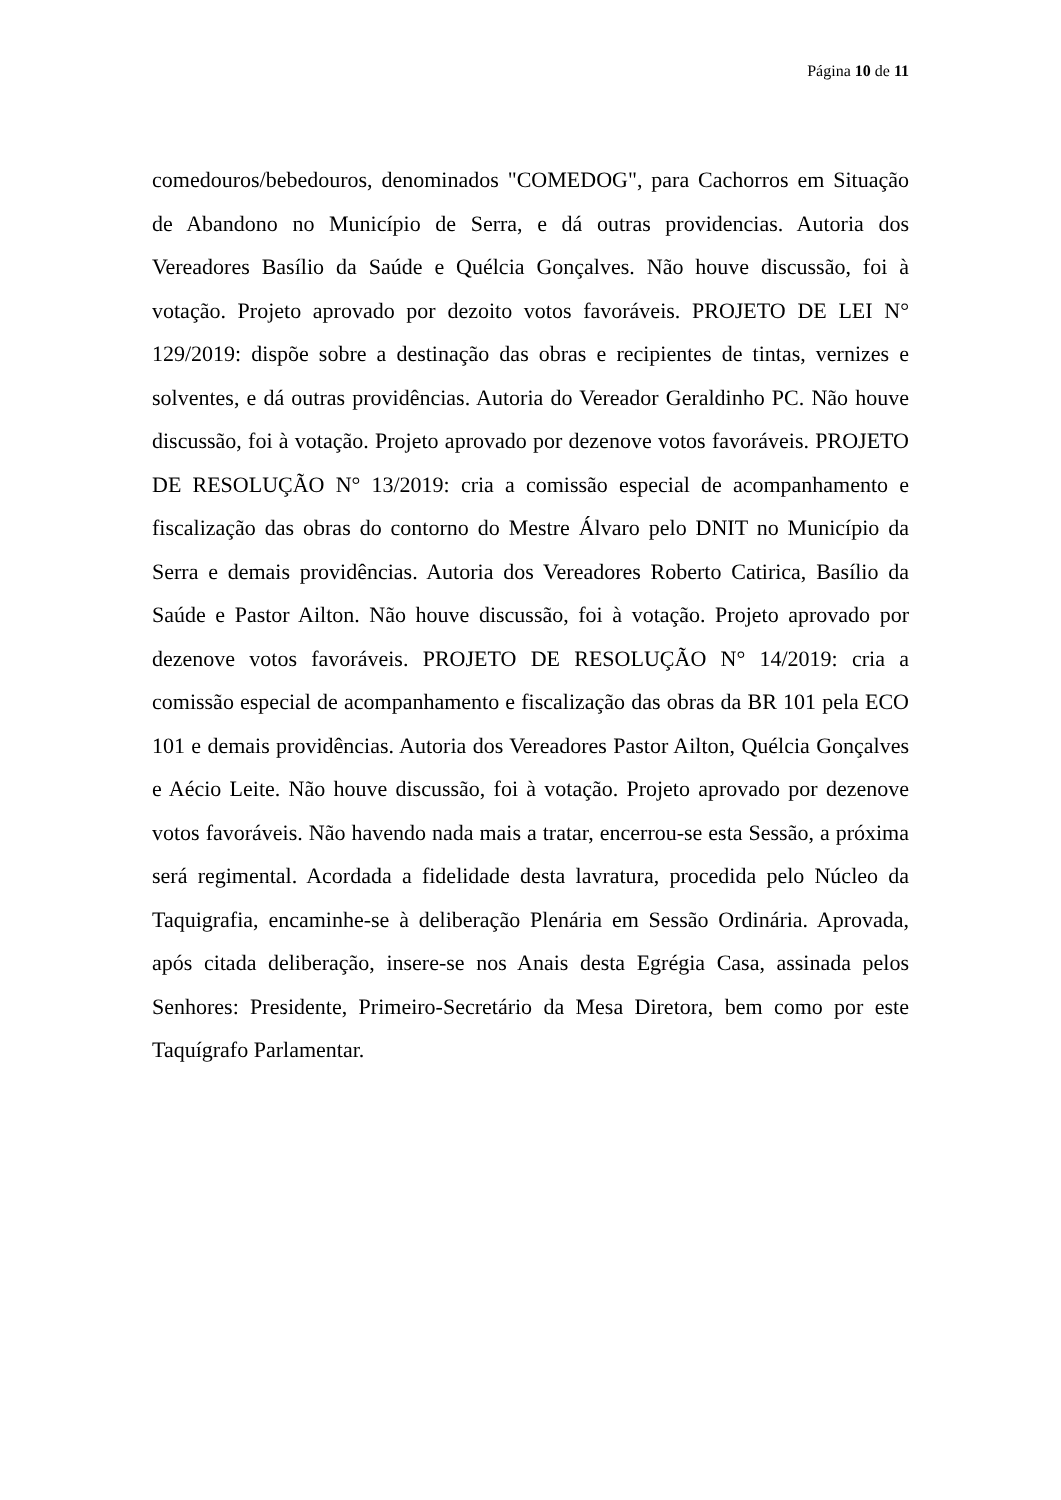Página 10 de 11
comedouros/bebedouros, denominados "COMEDOG", para Cachorros em Situação de Abandono no Município de Serra, e dá outras providencias. Autoria dos Vereadores Basílio da Saúde e Quélcia Gonçalves. Não houve discussão, foi à votação. Projeto aprovado por dezoito votos favoráveis. PROJETO DE LEI N° 129/2019: dispõe sobre a destinação das obras e recipientes de tintas, vernizes e solventes, e dá outras providências. Autoria do Vereador Geraldinho PC. Não houve discussão, foi à votação. Projeto aprovado por dezenove votos favoráveis. PROJETO DE RESOLUÇÃO N° 13/2019: cria a comissão especial de acompanhamento e fiscalização das obras do contorno do Mestre Álvaro pelo DNIT no Município da Serra e demais providências. Autoria dos Vereadores Roberto Catirica, Basílio da Saúde e Pastor Ailton. Não houve discussão, foi à votação. Projeto aprovado por dezenove votos favoráveis. PROJETO DE RESOLUÇÃO N° 14/2019: cria a comissão especial de acompanhamento e fiscalização das obras da BR 101 pela ECO 101 e demais providências. Autoria dos Vereadores Pastor Ailton, Quélcia Gonçalves e Aécio Leite. Não houve discussão, foi à votação. Projeto aprovado por dezenove votos favoráveis. Não havendo nada mais a tratar, encerrou-se esta Sessão, a próxima será regimental. Acordada a fidelidade desta lavratura, procedida pelo Núcleo da Taquigrafia, encaminhe-se à deliberação Plenária em Sessão Ordinária. Aprovada, após citada deliberação, insere-se nos Anais desta Egrégia Casa, assinada pelos Senhores: Presidente, Primeiro-Secretário da Mesa Diretora, bem como por este Taquígrafo Parlamentar.